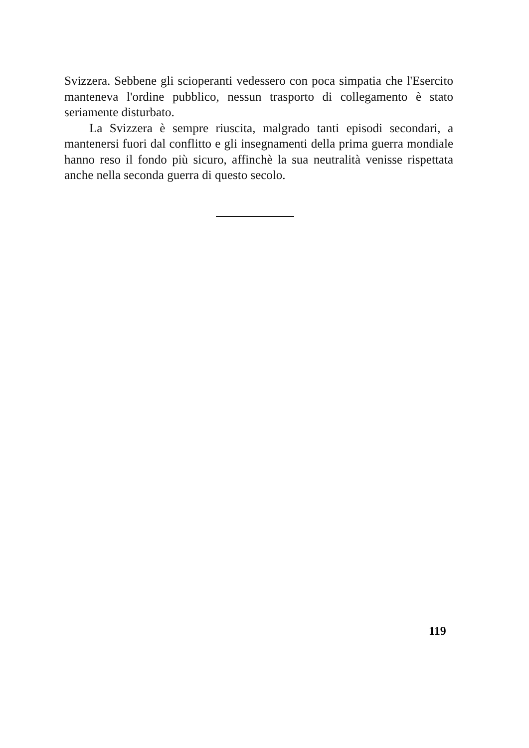Svizzera. Sebbene gli scioperanti vedessero con poca simpatia che l'Esercito manteneva l'ordine pubblico, nessun trasporto di collegamento è stato seriamente disturbato.
La Svizzera è sempre riuscita, malgrado tanti episodi secondari, a mantenersi fuori dal conflitto e gli insegnamenti della prima guerra mondiale hanno reso il fondo più sicuro, affinchè la sua neutralità venisse rispettata anche nella seconda guerra di questo secolo.
119